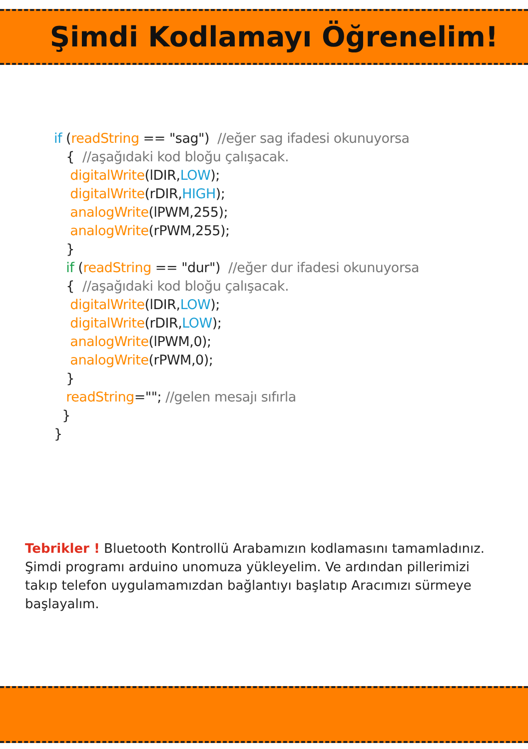Şimdi Kodlamayı Öğrenelim!
if (readString == "sag") //eğer sag ifadesi okunuyorsa { //aşağıdaki kod bloğu çalışacak. digitalWrite(lDIR,LOW); digitalWrite(rDIR,HIGH); analogWrite(lPWM,255); analogWrite(rPWM,255); } if (readString == "dur") //eğer dur ifadesi okunuyorsa { //aşağıdaki kod bloğu çalışacak. digitalWrite(lDIR,LOW); digitalWrite(rDIR,LOW); analogWrite(lPWM,0); analogWrite(rPWM,0); } readString=""; //gelen mesajı sıfırla } }
Tebrikler ! Bluetooth Kontrollü Arabamızın kodlamasını tamamladınız. Şimdi programı arduino unomuza yükleyelim. Ve ardından pillerimizi takıp telefon uygulamamızdan bağlantıyı başlatıp Aracımızı sürmeye başlayalım.